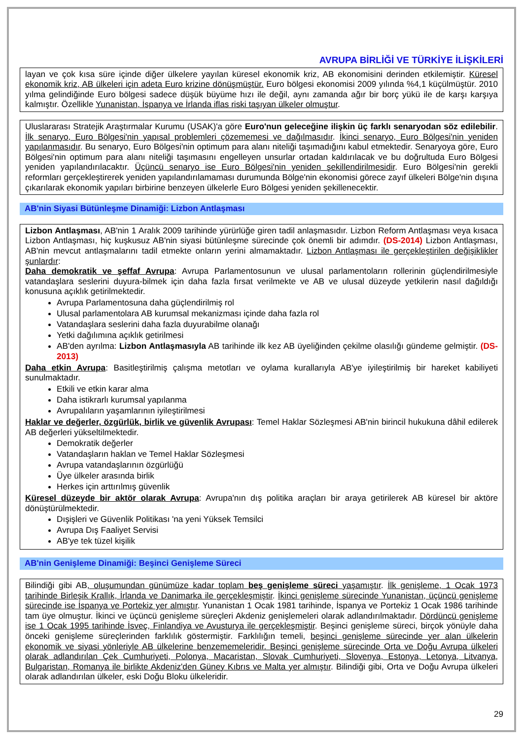AVRUPA BİRLİĞİ VE TÜRKİYE İLİŞKİLERİ
layan ve çok kısa süre içinde diğer ülkelere yayılan küresel ekonomik kriz, AB ekonomisini derinden etkilemiştir. Küresel ekonomik kriz, AB ülkeleri için adeta Euro krizine dönüşmüştür. Euro bölgesi ekonomisi 2009 yılında %4,1 küçülmüştür. 2010 yılma gelindiğinde Euro bölgesi sadece düşük büyüme hızı ile değil, aynı zamanda ağır bir borç yükü ile de karşı karşıya kalmıştır. Özellikle Yunanistan, İspanya ve İrlanda iflas riski taşıyan ülkeler olmuştur.
Uluslararası Stratejik Araştırmalar Kurumu (USAK)'a göre Euro'nun geleceğine ilişkin üç farklı senaryodan söz edilebilir. İlk senaryo, Euro Bölgesi'nin yapısal problemleri çözememesi ve dağılmasıdır. İkinci senaryo, Euro Bölgesi'nin yeniden yapılanmasıdır. Bu senaryo, Euro Bölgesi'nin optimum para alanı niteliği taşımadığını kabul etmektedir. Senaryoya göre, Euro Bölgesi'nin optimum para alanı niteliği taşımasını engelleyen unsurlar ortadan kaldırılacak ve bu doğrultuda Euro Bölgesi yeniden yapılandırılacaktır. Üçüncü senaryo ise Euro Bölgesi'nin yeniden şekillendirilmesidir. Euro Bölgesi'nin gerekli reformları gerçekleştirerek yeniden yapılandırılamaması durumunda Bölge'nin ekonomisi görece zayıf ülkeleri Bölge'nin dışına çıkarılarak ekonomik yapıları birbirine benzeyen ülkelerle Euro Bölgesi yeniden şekillenecektir.
AB'nin Siyasi Bütünleşme Dinamiği: Lizbon Antlaşması
Lizbon Antlaşması, AB'nin 1 Aralık 2009 tarihinde yürürlüğe giren tadil anlaşmasıdır. Lizbon Reform Antlaşması veya kısaca Lizbon Antlaşması, hiç kuşkusuz AB'nin siyasi bütünleşme sürecinde çok önemli bir adımdır. (DS-2014) Lizbon Antlaşması, AB'nin mevcut antlaşmalarını tadil etmekte onların yerini almamaktadır. Lizbon Antlaşması ile gerçekleştirilen değişiklikler şunlardır:
Daha demokratik ve şeffaf Avrupa: Avrupa Parlamentosunun ve ulusal parlamentoların rollerinin güçlendirilmesiyle vatandaşlara seslerini duyura-bilmek için daha fazla fırsat verilmekte ve AB ve ulusal düzeyde yetkilerin nasıl dağıldığı konusuna açıklık getirilmektedir.
Avrupa Parlamentosuna daha güçlendirilmiş rol
Ulusal parlamentolara AB kurumsal mekanizması içinde daha fazla rol
Vatandaşlara seslerini daha fazla duyurabilme olanağı
Yetki dağılımına açıklık getirilmesi
AB'den ayrılma: Lizbon Antlaşmasıyla AB tarihinde ilk kez AB üyeliğinden çekilme olasılığı gündeme gelmiştir. (DS-2013)
Daha etkin Avrupa: Basitleştirilmiş çalışma metotları ve oylama kurallarıyla AB'ye iyileştirilmiş bir hareket kabiliyeti sunulmaktadır.
Etkili ve etkin karar alma
Daha istikrarlı kurumsal yapılanma
Avrupalıların yaşamlarının iyileştirilmesi
Haklar ve değerler, özgürlük, birlik ve güvenlik Avrupası: Temel Haklar Sözleşmesi AB'nin birincil hukukuna dâhil edilerek AB değerleri yükseltilmektedir.
Demokratik değerler
Vatandaşların haklan ve Temel Haklar Sözleşmesi
Avrupa vatandaşlarının özgürlüğü
Üye ülkeler arasında birlik
Herkes için arttırılmış güvenlik
Küresel düzeyde bir aktör olarak Avrupa: Avrupa'nın dış politika araçları bir araya getirilerek AB küresel bir aktöre dönüştürülmektedir.
Dışişleri ve Güvenlik Politikası 'na yeni Yüksek Temsilci
Avrupa Dış Faaliyet Servisi
AB'ye tek tüzel kişilik
AB'nin Genişleme Dinamiği: Beşinci Genişleme Süreci
Bilindiği gibi AB, oluşumundan günümüze kadar toplam beş genişleme süreci yaşamıştır. İlk genişleme, 1 Ocak 1973 tarihinde Birleşik Krallık, İrlanda ve Danimarka ile gerçekleşmiştir. İkinci genişleme sürecinde Yunanistan, üçüncü genişleme sürecinde ise İspanya ve Portekiz yer almıştır. Yunanistan 1 Ocak 1981 tarihinde, İspanya ve Portekiz 1 Ocak 1986 tarihinde tam üye olmuştur. İkinci ve üçüncü genişleme süreçleri Akdeniz genişlemeleri olarak adlandırılmaktadır. Dördüncü genişleme ise 1 Ocak 1995 tarihinde İsveç, Finlandiya ve Avusturya ile gerçekleşmiştir. Beşinci genişleme süreci, birçok yönüyle daha önceki genişleme süreçlerinden farklılık göstermiştir. Farklılığın temeli, beşinci genişleme sürecinde yer alan ülkelerin ekonomik ve siyasi yönleriyle AB ülkelerine benzememeleridir. Beşinci genişleme sürecinde Orta ve Doğu Avrupa ülkeleri olarak adlandırılan Çek Cumhuriyeti, Polonya, Macaristan, Slovak Cumhuriyeti, Slovenya, Estonya, Letonya, Litvanya, Bulgaristan, Romanya ile birlikte Akdeniz'den Güney Kıbrıs ve Malta yer almıştır. Bilindiği gibi, Orta ve Doğu Avrupa ülkeleri olarak adlandırılan ülkeler, eski Doğu Bloku ülkeleridir.
29